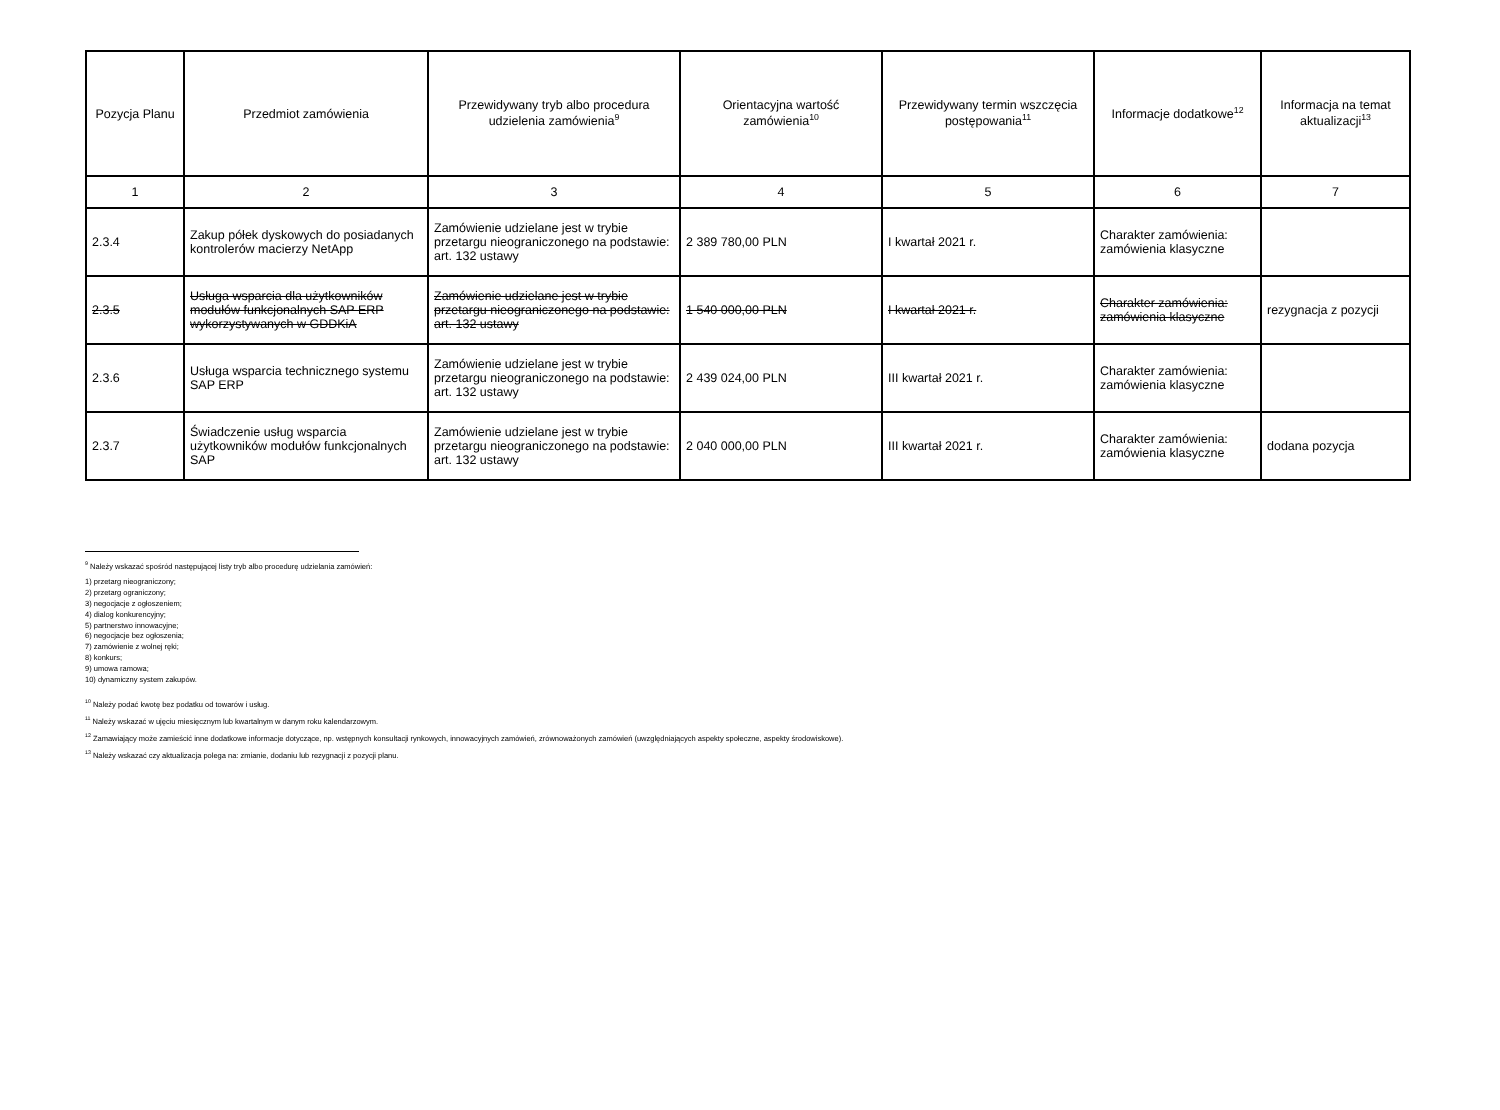| Pozycja Planu | Przedmiot zamówienia | Przewidywany tryb albo procedura udzielenia zamówienia<sup>9</sup> | Orientacyjna wartość zamówienia<sup>10</sup> | Przewidywany termin wszczęcia postępowania<sup>11</sup> | Informacje dodatkowe<sup>12</sup> | Informacja na temat aktualizacji<sup>13</sup> |
| --- | --- | --- | --- | --- | --- | --- |
| 1 | 2 | 3 | 4 | 5 | 6 | 7 |
| 2.3.4 | Zakup półek dyskowych do posiadanych kontrolerów macierzy NetApp | Zamówienie udzielane jest w trybie przetargu nieograniczonego na podstawie: art. 132 ustawy | 2 389 780,00 PLN | I kwartał 2021 r. | Charakter zamówienia: zamówienia klasyczne | |
| 2.3.5 | Usługa wsparcia dla użytkowników modułów funkcjonalnych SAP ERP wykorzystywanych w GDDKiA | Zamówienie udzielane jest w trybie przetargu nieograniczonego na podstawie: art. 132 ustawy | 1 540 000,00 PLN | I kwartał 2021 r. | Charakter zamówienia: zamówienia klasyczne | rezygnacja z pozycji |
| 2.3.6 | Usługa wsparcia technicznego systemu SAP ERP | Zamówienie udzielane jest w trybie przetargu nieograniczonego na podstawie: art. 132 ustawy | 2 439 024,00 PLN | III kwartał 2021 r. | Charakter zamówienia: zamówienia klasyczne | |
| 2.3.7 | Świadczenie usług wsparcia użytkowników modułów funkcjonalnych SAP | Zamówienie udzielane jest w trybie przetargu nieograniczonego na podstawie: art. 132 ustawy | 2 040 000,00 PLN | III kwartał 2021 r. | Charakter zamówienia: zamówienia klasyczne | dodana pozycja |
<sup>9</sup> Należy wskazać spośród następującej listy tryb albo procedurę udzielania zamówień:
1) przetarg nieograniczony;
2) przetarg ograniczony;
3) negocjacje z ogłoszeniem;
4) dialog konkurencyjny;
5) partnerstwo innowacyjne;
6) negocjacje bez ogłoszenia;
7) zamówienie z wolnej ręki;
8) konkurs;
9) umowa ramowa;
10) dynamiczny system zakupów.
<sup>10</sup> Należy podać kwotę bez podatku od towarów i usług.
<sup>11</sup> Należy wskazać w ujęciu miesięcznym lub kwartalnym w danym roku kalendarzowym.
<sup>12</sup> Zamawiający może zamieścić inne dodatkowe informacje dotyczące, np. wstępnych konsultacji rynkowych, innowacyjnych zamówień, zrównoważonych zamówień (uwzględniających aspekty społeczne, aspekty środowiskowe).
<sup>13</sup> Należy wskazać czy aktualizacja polega na: zmianie, dodaniu lub rezygnacji z pozycji planu.